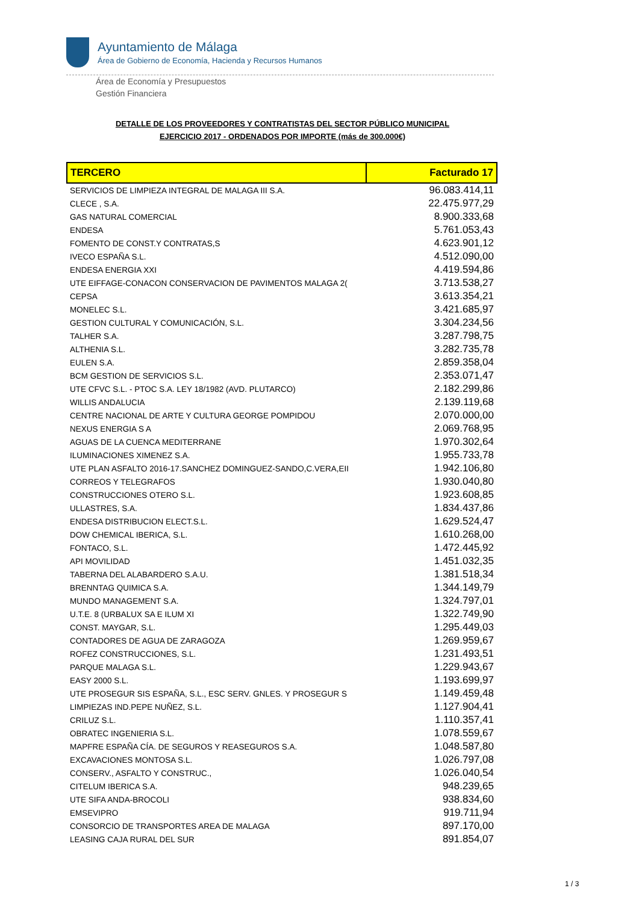Ayuntamiento de Málaga
Área de Gobierno de Economía, Hacienda y Recursos Humanos
Área de Economía y Presupuestos
Gestión Financiera
DETALLE DE LOS PROVEEDORES Y CONTRATISTAS DEL SECTOR PÚBLICO MUNICIPAL
EJERCICIO 2017 - ORDENADOS POR IMPORTE (más de 300.000€)
| TERCERO | Facturado 17 |
| --- | --- |
| SERVICIOS DE LIMPIEZA INTEGRAL DE MALAGA III S.A. | 96.083.414,11 |
| CLECE , S.A. | 22.475.977,29 |
| GAS NATURAL COMERCIAL | 8.900.333,68 |
| ENDESA | 5.761.053,43 |
| FOMENTO DE CONST.Y CONTRATAS,S | 4.623.901,12 |
| IVECO ESPAÑA S.L. | 4.512.090,00 |
| ENDESA ENERGIA XXI | 4.419.594,86 |
| UTE EIFFAGE-CONACON CONSERVACION DE PAVIMENTOS MALAGA 2( | 3.713.538,27 |
| CEPSA | 3.613.354,21 |
| MONELEC S.L. | 3.421.685,97 |
| GESTION CULTURAL Y COMUNICACIÓN, S.L. | 3.304.234,56 |
| TALHER S.A. | 3.287.798,75 |
| ALTHENIA S.L. | 3.282.735,78 |
| EULEN S.A. | 2.859.358,04 |
| BCM GESTION DE SERVICIOS S.L. | 2.353.071,47 |
| UTE CFVC S.L. - PTOC S.A. LEY 18/1982 (AVD. PLUTARCO) | 2.182.299,86 |
| WILLIS ANDALUCIA | 2.139.119,68 |
| CENTRE NACIONAL DE ARTE Y CULTURA GEORGE POMPIDOU | 2.070.000,00 |
| NEXUS ENERGIA S A | 2.069.768,95 |
| AGUAS DE LA CUENCA MEDITERRANE | 1.970.302,64 |
| ILUMINACIONES XIMENEZ S.A. | 1.955.733,78 |
| UTE PLAN ASFALTO 2016-17.SANCHEZ DOMINGUEZ-SANDO,C.VERA,EII | 1.942.106,80 |
| CORREOS Y TELEGRAFOS | 1.930.040,80 |
| CONSTRUCCIONES OTERO S.L. | 1.923.608,85 |
| ULLASTRES, S.A. | 1.834.437,86 |
| ENDESA DISTRIBUCION ELECT.S.L. | 1.629.524,47 |
| DOW CHEMICAL IBERICA, S.L. | 1.610.268,00 |
| FONTACO, S.L. | 1.472.445,92 |
| API MOVILIDAD | 1.451.032,35 |
| TABERNA DEL ALABARDERO S.A.U. | 1.381.518,34 |
| BRENNTAG QUIMICA S.A. | 1.344.149,79 |
| MUNDO MANAGEMENT S.A. | 1.324.797,01 |
| U.T.E. 8 (URBALUX SA E ILUM XI | 1.322.749,90 |
| CONST. MAYGAR, S.L. | 1.295.449,03 |
| CONTADORES DE AGUA DE ZARAGOZA | 1.269.959,67 |
| ROFEZ CONSTRUCCIONES, S.L. | 1.231.493,51 |
| PARQUE MALAGA S.L. | 1.229.943,67 |
| EASY 2000 S.L. | 1.193.699,97 |
| UTE PROSEGUR SIS ESPAÑA, S.L., ESC SERV. GNLES. Y PROSEGUR S | 1.149.459,48 |
| LIMPIEZAS IND.PEPE NUÑEZ, S.L. | 1.127.904,41 |
| CRILUZ S.L. | 1.110.357,41 |
| OBRATEC INGENIERIA S.L. | 1.078.559,67 |
| MAPFRE ESPAÑA CÍA. DE SEGUROS Y REASEGUROS S.A. | 1.048.587,80 |
| EXCAVACIONES MONTOSA S.L. | 1.026.797,08 |
| CONSERV., ASFALTO Y CONSTRUC., | 1.026.040,54 |
| CITELUM IBERICA S.A. | 948.239,65 |
| UTE SIFA ANDA-BROCOLI | 938.834,60 |
| EMSEVIPRO | 919.711,94 |
| CONSORCIO DE TRANSPORTES AREA DE MALAGA | 897.170,00 |
| LEASING CAJA RURAL DEL SUR | 891.854,07 |
1 / 3